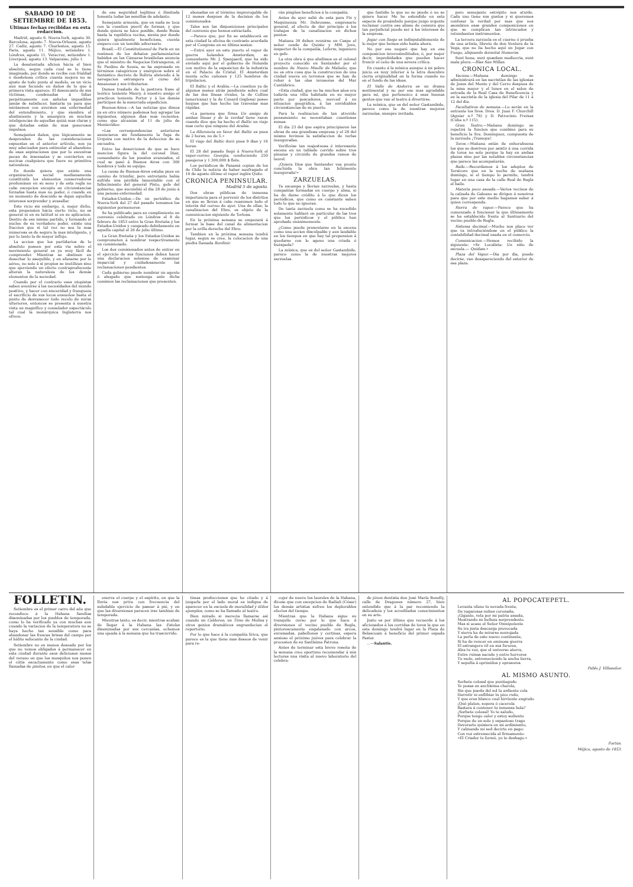SABADO 10 DE SETIEMBRE DE 1853.
Ultimas fechas recibidas en esta redaccion.
Madrid, agosto 6. Nueva-York, agosto 30. Barcelona, agosto 7. Nueva-Orleans, agosto 27. Cadiz, agosto 7. Charleston, agosto 15. Paris, agosto 11. Méjico, setiembre 1. Lóndres, agosto 11. Veracruz, setiembre 1. Liverpool, agosto 13. Valparaiso, julio 1.
La desatentada aficion hácia el bien absoluto, segun cada cual se lo tiene imaginado, por donde se recibe con frialdad ó desdeñosa crítica cuanta mejora no se ajuste de todo punto al modelo, es un vicio aun mas fecundo en daños de lo que á primera vista aparece. El desencanto de sus víctimas, condenadas á lidiar perpétuamente con anhelos imposibles jamás de satisfacer, bastaria ya para que mirásemos con aversion esa enfermedad del entendimiento, y que siembra el abatimiento y la amargura en muchas inteligencias de aquellas quizá mas claras y que dotadas están de mas generosos impulsos.
Semejantes daños, que lógicamente se desprenden de las consideraciones espuestas en el anterior artículo, son ya muy adecuados para estimular al abandono de esas aspiraciones que por lo escesivas pecan de insensatas y se convierten en nocivas cualquiera que fuere su primitiva naturaleza.
En donde quiera que existe una organizacion social medianamente constituida los elementos conservadores predominan en su seno y de esta regla no cabe escepcion excepto en circunstancias forzadas hasta mas no poder, ó cuando en un momento de descuido se dejan aquellos intereses sorprender y avasallar.
Este vicio sin embargo, ó, mejor dicho, esta propension hácia cierto vicio, no es general ni en su latitud ni en su aplicacion. Dentro de ese mismo partido, y formando el nucleo de su verdadero poder, existe una fraccion que si tal vez no sea la mas numerosa es de seguro la mas inteligente, y por lo tanto la de mayor influjo.
La accion que los partidarios de lo absoluto poseen por esta via sobre el movimiento general es ya muy fácil de comprender. Mientras se obstinen en desechar lo asequible, y en afanarse por lo aéreo, no solo á sí propios se inutilizan sino que ejerciendo un efecto contraproducente alteran la naturaleza de los demás elementos de la sociedad.
Cuando por el contrario esos utopistas saben avenirse á las necesidades del mundo positivo, y hacer con sinceridad y franqueza el sacrificio de sus locos ensueños hasta el punto de desvanecer todo recelo de miras ulteriores, entonces se presenta á nuestra vista un magnífico y consolador espectáculo tal cual la monárquica Inglaterra nos ofrece.
de esa seguridad legítima é ilimitada fomenta todas las semillas de adelanto.
Semejante armonía, que en nada se toca con la cuestion pueril de formas, y que donde quiera se háce posible, desde Rusia hasta la república vecina, sienta por donde quiera igualmente beneficiosa, cuenta empero con un temible adversario.
Brasil.—El Constitutionnel de París en un resúmen de los debates parlamentarios habidos en las Cámaras brasileñas anuncia que el ministro de Negocios Estrangeros, el Sr. Paulino de Souza, se ha espresado en términos categóricos y enérgicos sobre el fantástico decreto de Bolivia abriendo á la navegacion estrangera el curso del Amazonas y sus tributarios.
Damos traslado de la postrera frase al teórico teniente Maury, á nuestro amigo el practicon teniente Porter y á los demás partícipes de la susurrada espedicion.
Buenos-Aires.—A las noticias que dimos ya en otro número podemos hoy agregar las siguientes, algunos dias mas recientes, como que alcanzan al 11 de julio de Montevideo:
«Las correspondencias anteriores anunciaron sin fundamento la fuga de Urquiza con motivo de la defeccion de su escuadra.
Entre las deserciones de que se hace mencion figura la del coronel Diaz, comandante de los puestos avanzados, el cual se pasó á Buenos Aires con 300 hombres y todo su equipo.
La causa de Buenos-Aires estaba pues en camino de triunfar, pero entretanto habia sufrido una pérdida lamentable con el fallecimiento del general Pinto, gefe del gobierno, que sucumbió el dia 28 de junio á una penosa enfermedad.
Estados-Unidos.—De un periódico de Nueva-York del 27 del pasado tomamos los siguientes pormenores:
Se ha publicado para su cumplimiento un convenio celebrado en Lóndres el 8 de febrero de 1853 entre la Gran Bretaña y los Estados-Unidos y cangeado debidamente en aquella capital el 26 de julio último.
La Gran Bretaña y los Estados-Unidos se comprometen á nombrar respectivamente un comisionado.
Los dos comisionados antes de entrar en el ejercicio de sus funciones deben hacer una declaracion solemne de examinar imparcial y cuidadosamente las reclamaciones pendientes.
Cada gobierno puede nombrar un agente ó abogado que sostenga ante dicha comision las reclamaciones que presenten.
abonadas en el término improrogable de 12 meses despues de la decision de los comisionados.
Tales son las disposiciones principales del convenio que hemos estractado.
—Parece que, por fin se establecerá en esta ciudad la oficina de contraste acordada por el Congreso en su última sesion.
—Entró ayer en este puerto el vapor de guerra holandes Amsterdam, su comandante Mr. J. Spanjaard, que ha sido enviado aquí por el gobierno de Holanda con motivo de la esposicion de la industria en el Palacio de Cristal. El Amsterdam monta ocho cañones y 125 hombres de tripulacion.
El Baltic y el Arabia.—La cuestion ya de algunos meses atrás pendiente sobre cual de las dos líneas rivales, la de Collins (americana) y la de Cunard (inglesa) posee buques que han hecho las travesías mas rápidas.
«La persona que firma Un amigo de ambas líneas y de la verdad tiene razon cuando dice que ha hecho el Baltic un viaje mas corto que ninguno del Arabia.
La diferencia en favor del Baltic es pues de 2 horas, no de 5.»
El viaje del Baltic duró pues 9 dias y 16 horas.
El 28 del pasado llegó á Nueva-York el vapor-correo Georgia, conduciendo 250 pasajeros y 1.300,000 $ flete.
Los periódicos de Panamá copian de los de Chile la noticia de haber naufragado el 10 de agosto último el vapor inglés Quito.
CRONICA PENINSULAR.
Madrid 5 de agosto.
Dos obras públicas de inmensa importancia para el porvenir de los distritos en que se llevan á cabo reasumen todo el interés del correo de ayer. Una de ellas, la canalizacion del Ebro, es objeto de la comunicacion siguiente de Tortosa.
En la próxima semana se empezará á formar la base del canal de alimentacion por la orilla derecha del Ebro.
Tambien en la próxima semana tendrá lugar, segun se cree, la colocacion de una piedra llamada Bordinir.
rán pingües beneficios á la compañía.
Antes de ayer salió de esta para Fix y Mequinenza Mr. Debrousse, empresario general, al efecto de dar principio á los trabajos de la canalizacion en dichos puntos.
Mañana 30 deben reunirse en Caspe el señor conde de Quinto y MM. Jove, inspector de la compañía, Leferm, ingeniero en gefe.
La otra obra á que aludimos es el colosal proyecto conocido en Santander por el nombre de Nuevo Muelle de Maliaño, que no es otra cosa que la construccion de una ciudad nueva en terrenos que se han de robar á las olas invasoras del Mar Cantábrico.
«Esta ciudad, que no ha muchos años era todavía una villa habitada en su mayor parte por pescadores, merced á su situacion geográfica, á las envidiables circunstancias de su puerto.
Para la realizacion de tan atrevido pensamiento se necesitaban cuantiosas sumas.
El dia 23 del que espira principiaron las obras de esa grandiosa empresa y el 28 del mismo tuvimos la satisfaccion de verlas inauguradas.
Verificóse tan majestuosa é interesante escena en un tablado corrido sobre tres pinazas y circuido de grandes ramos de laurel.
¡Quiera Dios que Santander vea pronto concluida la obra tan felizmente inaugurada!»
ZARZUELAS.
Ya escampa y llovian zarzuelas, y hasta compañías formadas en cuerpo y alma, si ha de darse crédito á lo que dicen los periódicos, que como es constante saben todo lo que no ignoran.
De tanta zarzuela como se ha sucedido solamente hablaré en particular de las tres que los periódicos y el público han aprobado unánimemente.
¿Como puede presentarse en la escena como una accion disculpable y aun laudable en los tiempos en que hay tal propension á quedarse con lo ageno una criada ó huéspeda?
La música, que es del señor Gastambide, parece como la de nuestras mejores zarzuelas.
que fastidie lo que no se puede ó no se quiere hacer. Me he estendido en esta especie de preámbulo porque juzgo urgente reclamar contra ese abuso de censura que tan perjudicial puede ser á los intereses de la empresa.
Jugar con fuego es indisputablemente de lo mejor que hemos oido hasta ahora.
No por eso negaré que hay en esa composicion inverosimilitudes, ó, por mejor decir, improbidades que pueden hacer fruncir el ceño de una severa crítica.
En cuanto á la música aunque á mi pobre juicio es muy inferior á la letra descubre cierta originalidad en la forma cuando no en el fondo de las ideas.
El Valle de Andorra es un drama sentimental y no por eso mas agradable para mí, que pertenezco á esas buenas gentes que van al teatro á divertirse.
La música, que es del señor Gastambide, parece como la de nuestras mejores zarzuelas, siempre invitada.
pero semejante estrépito nos aturde. Cada uno tiene sus gustos y si queremos confesar la verdad por mas que nos asombren esas grandes composiciones en que se complican tan intrincados y retumbantes instrumentos.
La tercera zarzuela es el cuerno ó prueba de una artista, libreto de don Ventura de la Vega, que no lia hecho aquí un Jugar con Fuego, aliquando dormitat Homerus.
Sunt bona, sunt quædam mediocria, sunt mala plura.—Blas San Millan.
CRONICA LOCAL.
Vacuna.—Mañana domingo se administrará en las sacristías de las iglesias de Jesus del Monte y del Cerro despues de la misa mayor y el lunes en el salon de entrada de la Real Casa de Beneficencia y en la sacristía de la iglesia del Pilar de 11 á 12 del dia.
Facultativos de semana.—Lo serán en la entrante los Sres. Dres. D. Juan F. Churchill (Aguiar n.º 76) y D. Patrocinio Freixas (Cuba n.º 115).
Gran Teatro.—Mañana domingo se repetirá la funcion que combinó para su beneficio la Sra. Dominguez, compuesta de la zarzuela ¡Tramoya!.
Toros.—Mañana están de enhorabuena los que se desviven por asistir á una corrida de toros no solo porque la hay en ambas plazas sino por las notables circunstancias que parece las acompañarán.
Baile.—Recordamos á los adeptos de Tersícore que en la noche de mañana domingo, si el tiempo lo permite, tendrá lugar en una casa de la calle Real de Regla el baile.
Materia poco aseada.—Varios vecinos de la calzada de Galeano se dirigen á nosotros para que por este medio hagamos saber á quien corresponda.
Sierra de vapor.—Parece que ha comenzado á funcionar la que últimamente se ha establecido frente al Santuario del vecino pueblo de Regla.
Sistema decimal.—Mucho nos place ver que va introduciéndose en el público la contabilidad decimal usada en el comercio.
Comunicacion.—Hemos recibido la siguiente: «Sr. Localista: Un niño de escuela.— Quidam.»
Plaza del Vapor.—Dia por dia, puede decirse, van desapareciendo del esterior de esa plaza.
FOLLETIN.
Setiembre es el primer carro del año que reconduce á la Habana familias diseminadas por los pueblos de temporada, como lo ha verificado ya con muchas aun cuando la variacion de la temperatura no se haya hecho tan sensible como para abandonar las frescas brisas del campo por el hálito sofocante de la ciudad.
Setiembre no es menos deseado por los que no vemos obligados á permanecer en esta ciudad durante esos deliciosos meses del verano en que los mosquitos nos ponen el cútis escactamente como esas telas llamadas de pinitos, en que el calor
enerva el cuerpo y el espíritu, en que la lluvia nos priva con frecuencia del saludable ejercicio de pasear á pié, y en que las diversiones parecen irse tambien de temporada.
Mientras tanto, es decir, mientras acaban de llegar á la Habana las Estelas diseminadas por sus cercanías, echemos una ojeada á la semana que ha trascurrido.
timas producciones que he citado y á juzgarla por el lado moral es indigna de aparecer en la escuela de moralidad y útiles ejemplos, como se ha llamado al teatro.
Bien mirado si merecia llamarse así cuando un Calderon, un Tirso de Molina y otros genios dramáticos engrandecian el repertorio.
Por lo que hace á la compañía lírica, que parece es la que tiene mas deseos de venir para re-
cojer de nuevo los laureles de la Habana, dícese que con escepcion de Badiali (César) los demás artistas sufren los deplorables efectos del tiempo.
Mientras que la Habana sigue su tranquilo curso por lo que hace á diversiones el vecino pueblo de Regla, pintorescamente engalanado con arcos, enramadas, pabellones y cortinas, espera ansioso el próximo juéves para celebrar la procesion de su Santísima Patrona.
Antes de terminar esta breve reseña de la semana creo oportuno recomendar á mis lectoras una visita al nuevo laboratorio del celebra-
do jóven dentista don José María Bonelly, calle de Dragones número 27, bien entendido que á la par recomiendo la delicadeza y los acreditados conocimientos en su arte.
Justo es por último que recuerde á los aficionados á los corridas de toros la que en este domingo tendrá lugar en la Plaza de Belascoain á beneficio del primer espada Pastor.
...—Salantis.
AL POPOCATEPETL.
Levanta ufano tu nevada frente,
De vagarosas nubes coronada;
¡Gigante, vela por mi patria amada,
Mostrando su belleza sorprendente.
Mas si acaso el Señor Omnipotente
Su ira justa descarga provocada
Y sierra ha de mirarse sonrojada
La perla de este nuevo continente,
Si ha de vencer en ominosa guerra
El estrangero vil en sus furores,
Alza tu voz, que el universo aterra,
Entre ruinas sacude y entre horrores
Tu mole, estremeciendo la ancha tierra,
Y sepulta á oprimidos y opresores.
Pablo J. Villaseñor.
AL MISMO ASUNTO.
Sorbete colosal que puntiagudo
Te posas en anchísima charola,
Sin que pueda del sol la ardiente cola
Derretir ni enflibiar tu pico rudo,
Y que eres blanco cual hirviente engrudo
¡Qué platon, sopera ó cacerola
Bastara á contener tu inmensa bola?
¡Sorbete colosal! Yo te saludo,
Porque tengo calor y estoy sediento
Porque de un solo y espantoso trago
Devorarte quisiera en mi ardimiento,
Y calmando mi sed decirte en pago:
Con voz estremecida al firmamento:
«El Criador te formó, yo te deshago.»
Fortun.
Méjico, agosto de 1853.